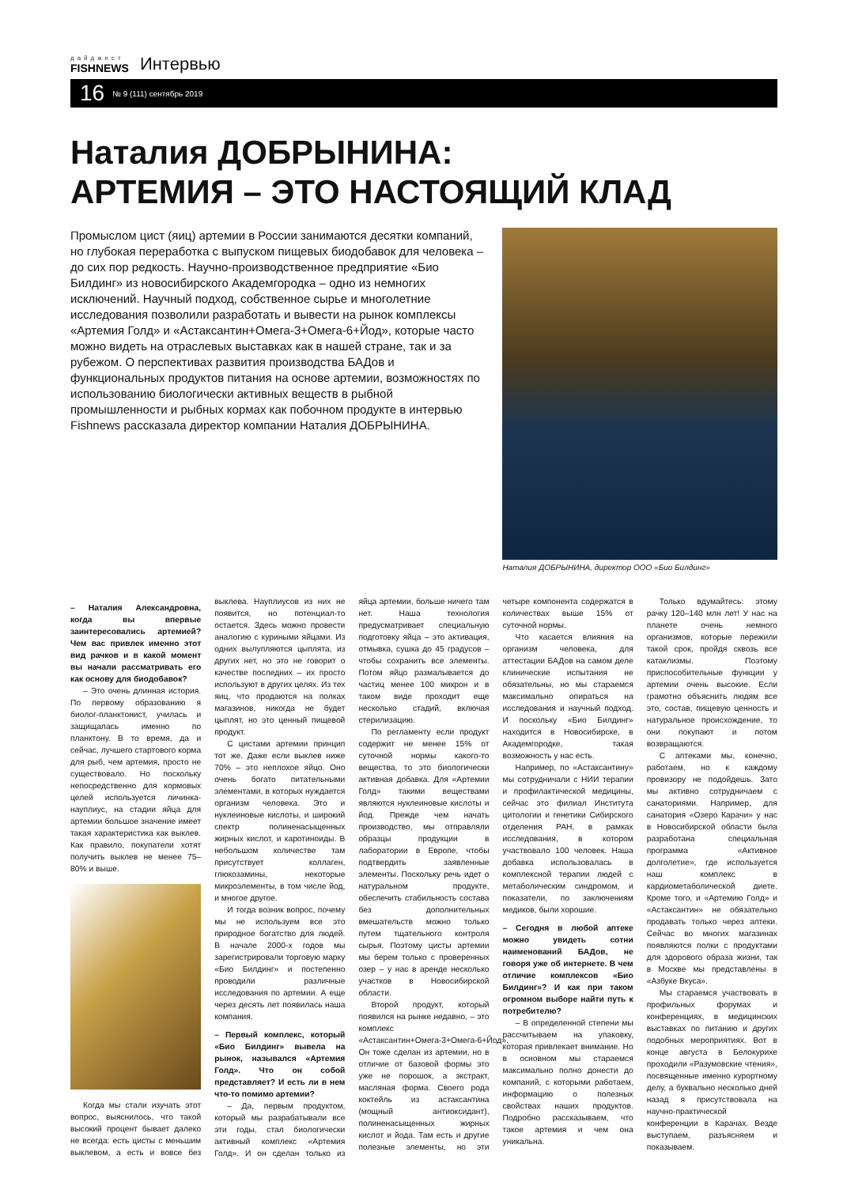дайджест
FISHNEWS
Интервью
16 № 9 (111) сентябрь 2019
Наталия ДОБРЫНИНА:
АРТЕМИЯ – ЭТО НАСТОЯЩИЙ КЛАД
Промыслом цист (яиц) артемии в России занимаются десятки компаний, но глубокая переработка с выпуском пищевых биодобавок для человека – до сих пор редкость. Научно-производственное предприятие «Био Билдинг» из новосибирского Академгородка – одно из немногих исключений. Научный подход, собственное сырье и многолетние исследования позволили разработать и вывести на рынок комплексы «Артемия Голд» и «Астаксантин+Омега-3+Омега-6+Йод», которые часто можно видеть на отраслевых выставках как в нашей стране, так и за рубежом. О перспективах развития производства БАДов и функциональных продуктов питания на основе артемии, возможностях по использованию биологически активных веществ в рыбной промышленности и рыбных кормах как побочном продукте в интервью Fishnews рассказала директор компании Наталия ДОБРЫНИНА.
Наталия ДОБРЫНИНА, директор ООО «Био Билдинг»
– Наталия Александровна, когда вы впервые заинтересовались артемией? Чем вас привлек именно этот вид рачков и в какой момент вы начали рассматривать его как основу для биодобавок?
– Это очень длинная история. По первому образованию я биолог-планктонист, училась и защищалась именно по планктону. В то время, да и сейчас, лучшего стартового корма для рыб, чем артемия, просто не существовало. Но поскольку непосредственно для кормовых целей используется личинка-науплиус, на стадии яйца для артемии большое значение имеет такая характеристика как выклев. Как правило, покупатели хотят получить выклев не менее 75–80% и выше.
Когда мы стали изучать этот вопрос, выяснилось, что такой высокий процент бывает далеко не всегда: есть цисты с меньшим выклевом, а есть и вовсе без выклева. Науплиусов из них не появится, но потенциал-то остается. Здесь можно провести аналогию с куриными яйцами. Из одних вылупляются цыплята, из других нет, но это не говорит о качестве последних – их просто используют в других целях. Из тех яиц, что продаются на полках магазинов, никогда не будет цыплят, но это ценный пищевой продукт.
С цистами артемии принцип тот же. Даже если выклев ниже 70% – это неплохое яйцо. Оно очень богато питательными элементами, в которых нуждается организм человека. Это и нуклеиновые кислоты, и широкий спектр полиненасыщенных жирных кислот, и каротиноиды. В небольшом количестве там присутствует коллаген, глюкозамины, некоторые микроэлементы, в том числе йод, и многое другое.
И тогда возник вопрос, почему мы не используем все это природное богатство для людей. В начале 2000-х годов мы зарегистрировали торговую марку «Био Билдинг» и постепенно проводили различные исследования по артемии. А еще через десять лет появилась наша компания.
– Первый комплекс, который «Био Билдинг» вывела на рынок, назывался «Артемия Голд». Что он собой представляет? И есть ли в нем что-то помимо артемии?
– Да, первым продуктом, который мы разрабатывали все эти годы, стал биологически активный комплекс «Артемия Голд». И он сделан только из яйца артемии, больше ничего там нет. Наша технология предусматривает специальную подготовку яйца – это активация, отмывка, сушка до 45 градусов – чтобы сохранить все элементы. Потом яйцо размалывается до частиц менее 100 микрон и в таком виде проходит еще несколько стадий, включая стерилизацию.
По регламенту если продукт содержит не менее 15% от суточной нормы какого-то вещества, то это биологически активная добавка. Для «Артемии Голд» такими веществами являются нуклеиновые кислоты и йод. Прежде чем начать производство, мы отправляли образцы продукции в лаборатории в Европе, чтобы подтвердить заявленные элементы. Поскольку речь идет о натуральном продукте, обеспечить стабильность состава без дополнительных вмешательств можно только путем тщательного контроля сырья. Поэтому цисты артемии мы берем только с проверенных озер – у нас в аренде несколько участков в Новосибирской области.
Второй продукт, который появился на рынке недавно, – это комплекс «Астаксантин+Омега-3+Омега-6+Йод». Он тоже сделан из артемии, но в отличие от базовой формы это уже не порошок, а экстракт, масляная форма. Своего рода коктейль из астаксантина (мощный антиоксидант), полиненасыщенных жирных кислот и йода. Там есть и другие полезные элементы, но эти четыре компонента содержатся в количествах выше 15% от суточной нормы.
Что касается влияния на организм человека, для аттестации БАДов на самом деле клинические испытания не обязательны, но мы стараемся максимально опираться на исследования и научный подход. И поскольку «Био Билдинг» находится в Новосибирске, в Академгородке, такая возможность у нас есть.
Например, по «Астаксантину» мы сотрудничали с НИИ терапии и профилактической медицины, сейчас это филиал Института цитологии и генетики Сибирского отделения РАН, в рамках исследования, в котором участвовало 100 человек. Наша добавка использовалась в комплексной терапии людей с метаболическим синдромом, и показатели, по заключениям медиков, были хорошие.
– Сегодня в любой аптеке можно увидеть сотни наименований БАДов, не говоря уже об интернете. В чем отличие комплексов «Био Билдинг»? И как при таком огромном выборе найти путь к потребителю?
– В определенной степени мы рассчитываем на упаковку, которая привлекает внимание. Но в основном мы стараемся максимально полно донести до компаний, с которыми работаем, информацию о полезных свойствах наших продуктов. Подробно рассказываем, что такое артемия и чем она уникальна.
Только вдумайтесь: этому рачку 120–140 млн лет! У нас на планете очень немного организмов, которые пережили такой срок, пройдя сквозь все катаклизмы. Поэтому приспособительные функции у артемии очень высокие. Если грамотно объяснить людям все это, состав, пищевую ценность и натуральное происхождение, то они покупают и потом возвращаются.
С аптеками мы, конечно, работаем, но к каждому провизору не подойдешь. Зато мы активно сотрудничаем с санаториями. Например, для санатория «Озеро Карачи» у нас в Новосибирской области была разработана специальная программа «Активное долголетие», где используется наш комплекс в кардиометаболической диете. Кроме того, и «Артемию Голд» и «Астаксантин» не обязательно продавать только через аптеки. Сейчас во многих магазинах появляются полки с продуктами для здорового образа жизни, так в Москве мы представлены в «Азбуке Вкуса».
Мы стараемся участвовать в профильных форумах и конференциях, в медицинских выставках по питанию и других подобных мероприятиях. Вот в конце августа в Белокурихе проходили «Разумовские чтения», посвященные именно курортному делу, а буквально несколько дней назад я присутствовала на научно-практической конференции в Карачах. Везде выступаем, разъясняем и показываем.